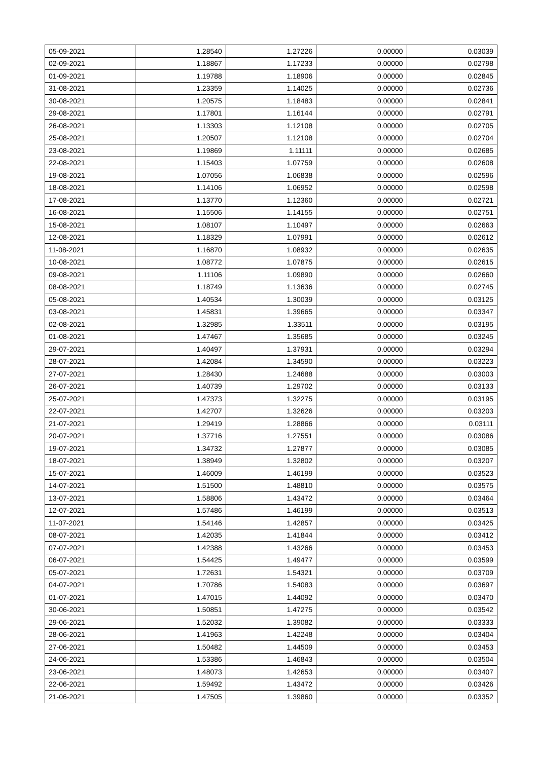| 05-09-2021 | 1.28540 | 1.27226 | 0.00000 | 0.03039 |
| 02-09-2021 | 1.18867 | 1.17233 | 0.00000 | 0.02798 |
| 01-09-2021 | 1.19788 | 1.18906 | 0.00000 | 0.02845 |
| 31-08-2021 | 1.23359 | 1.14025 | 0.00000 | 0.02736 |
| 30-08-2021 | 1.20575 | 1.18483 | 0.00000 | 0.02841 |
| 29-08-2021 | 1.17801 | 1.16144 | 0.00000 | 0.02791 |
| 26-08-2021 | 1.13303 | 1.12108 | 0.00000 | 0.02705 |
| 25-08-2021 | 1.20507 | 1.12108 | 0.00000 | 0.02704 |
| 23-08-2021 | 1.19869 | 1.11111 | 0.00000 | 0.02685 |
| 22-08-2021 | 1.15403 | 1.07759 | 0.00000 | 0.02608 |
| 19-08-2021 | 1.07056 | 1.06838 | 0.00000 | 0.02596 |
| 18-08-2021 | 1.14106 | 1.06952 | 0.00000 | 0.02598 |
| 17-08-2021 | 1.13770 | 1.12360 | 0.00000 | 0.02721 |
| 16-08-2021 | 1.15506 | 1.14155 | 0.00000 | 0.02751 |
| 15-08-2021 | 1.08107 | 1.10497 | 0.00000 | 0.02663 |
| 12-08-2021 | 1.18329 | 1.07991 | 0.00000 | 0.02612 |
| 11-08-2021 | 1.16870 | 1.08932 | 0.00000 | 0.02635 |
| 10-08-2021 | 1.08772 | 1.07875 | 0.00000 | 0.02615 |
| 09-08-2021 | 1.11106 | 1.09890 | 0.00000 | 0.02660 |
| 08-08-2021 | 1.18749 | 1.13636 | 0.00000 | 0.02745 |
| 05-08-2021 | 1.40534 | 1.30039 | 0.00000 | 0.03125 |
| 03-08-2021 | 1.45831 | 1.39665 | 0.00000 | 0.03347 |
| 02-08-2021 | 1.32985 | 1.33511 | 0.00000 | 0.03195 |
| 01-08-2021 | 1.47467 | 1.35685 | 0.00000 | 0.03245 |
| 29-07-2021 | 1.40497 | 1.37931 | 0.00000 | 0.03294 |
| 28-07-2021 | 1.42084 | 1.34590 | 0.00000 | 0.03223 |
| 27-07-2021 | 1.28430 | 1.24688 | 0.00000 | 0.03003 |
| 26-07-2021 | 1.40739 | 1.29702 | 0.00000 | 0.03133 |
| 25-07-2021 | 1.47373 | 1.32275 | 0.00000 | 0.03195 |
| 22-07-2021 | 1.42707 | 1.32626 | 0.00000 | 0.03203 |
| 21-07-2021 | 1.29419 | 1.28866 | 0.00000 | 0.03111 |
| 20-07-2021 | 1.37716 | 1.27551 | 0.00000 | 0.03086 |
| 19-07-2021 | 1.34732 | 1.27877 | 0.00000 | 0.03085 |
| 18-07-2021 | 1.38949 | 1.32802 | 0.00000 | 0.03207 |
| 15-07-2021 | 1.46009 | 1.46199 | 0.00000 | 0.03523 |
| 14-07-2021 | 1.51500 | 1.48810 | 0.00000 | 0.03575 |
| 13-07-2021 | 1.58806 | 1.43472 | 0.00000 | 0.03464 |
| 12-07-2021 | 1.57486 | 1.46199 | 0.00000 | 0.03513 |
| 11-07-2021 | 1.54146 | 1.42857 | 0.00000 | 0.03425 |
| 08-07-2021 | 1.42035 | 1.41844 | 0.00000 | 0.03412 |
| 07-07-2021 | 1.42388 | 1.43266 | 0.00000 | 0.03453 |
| 06-07-2021 | 1.54425 | 1.49477 | 0.00000 | 0.03599 |
| 05-07-2021 | 1.72631 | 1.54321 | 0.00000 | 0.03709 |
| 04-07-2021 | 1.70786 | 1.54083 | 0.00000 | 0.03697 |
| 01-07-2021 | 1.47015 | 1.44092 | 0.00000 | 0.03470 |
| 30-06-2021 | 1.50851 | 1.47275 | 0.00000 | 0.03542 |
| 29-06-2021 | 1.52032 | 1.39082 | 0.00000 | 0.03333 |
| 28-06-2021 | 1.41963 | 1.42248 | 0.00000 | 0.03404 |
| 27-06-2021 | 1.50482 | 1.44509 | 0.00000 | 0.03453 |
| 24-06-2021 | 1.53386 | 1.46843 | 0.00000 | 0.03504 |
| 23-06-2021 | 1.48073 | 1.42653 | 0.00000 | 0.03407 |
| 22-06-2021 | 1.59492 | 1.43472 | 0.00000 | 0.03426 |
| 21-06-2021 | 1.47505 | 1.39860 | 0.00000 | 0.03352 |